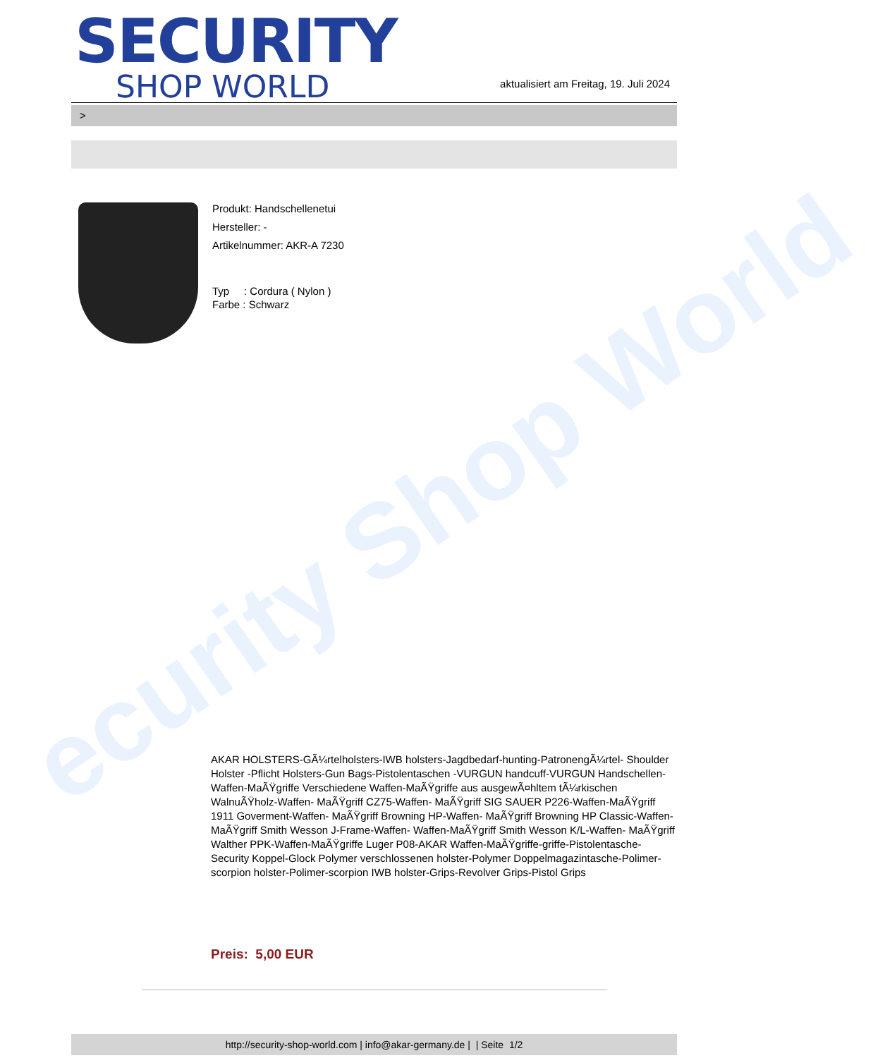ecurity Shop World
SECURITY
SHOP WORLD
aktualisiert am Freitag, 19. Juli 2024
>
Produkt: Handschellenetui
Hersteller: -
Artikelnummer: AKR-A 7230
Typ : Cordura ( Nylon )
Farbe : Schwarz
AKAR HOLSTERS-GÃ¼rtelholsters-IWB holsters-Jagdbedarf-hunting-PatronengÃ¼rtel- Shoulder Holster -Pflicht Holsters-Gun Bags-Pistolentaschen -VURGUN handcuff-VURGUN Handschellen-Waffen-MaÃŸgriffe Verschiedene Waffen-MaÃŸgriffe aus ausgewÃ¤hltem tÃ¼rkischen WalnuÃŸholz-Waffen- MaÃŸgriff CZ75-Waffen- MaÃŸgriff SIG SAUER P226-Waffen-MaÃŸgriff 1911 Goverment-Waffen- MaÃŸgriff Browning HP-Waffen- MaÃŸgriff Browning HP Classic-Waffen- MaÃŸgriff Smith Wesson J-Frame-Waffen- Waffen-MaÃŸgriff Smith Wesson K/L-Waffen- MaÃŸgriff Walther PPK-Waffen-MaÃŸgriffe Luger P08-AKAR Waffen-MaÃŸgriffe-griffe-Pistolentasche-Security Koppel-Glock Polymer verschlossenen holster-Polymer Doppelmagazintasche-Polimer-scorpion holster-Polimer-scorpion IWB holster-Grips-Revolver Grips-Pistol Grips
Preis: 5,00 EUR
http://security-shop-world.com | info@akar-germany.de | | Seite 1/2